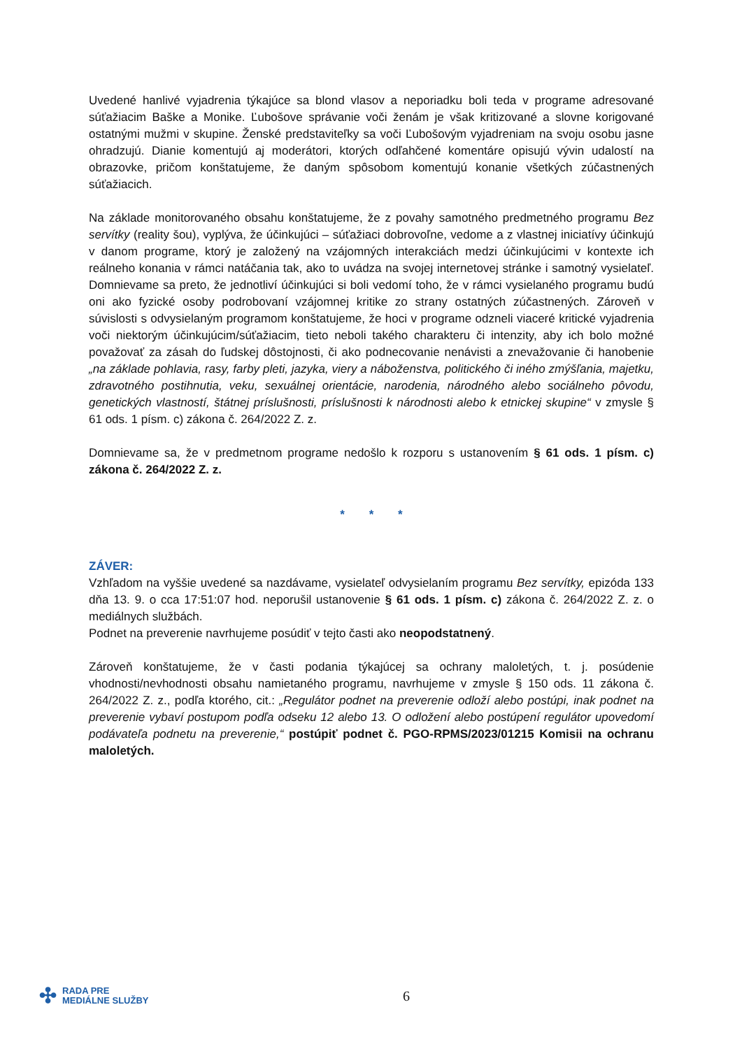Uvedené hanlivé vyjadrenia týkajúce sa blond vlasov a neporiadku boli teda v programe adresované súťažiacim Baške a Monike. Ľubošove správanie voči ženám je však kritizované a slovne korigované ostatnými mužmi v skupine. Ženské predstaviteľky sa voči Ľubošovým vyjadreniam na svoju osobu jasne ohradzujú. Dianie komentujú aj moderátori, ktorých odľahčené komentáre opisujú vývin udalostí na obrazovke, pričom konštatujeme, že daným spôsobom komentujú konanie všetkých zúčastnených súťažiacich.
Na základe monitorovaného obsahu konštatujeme, že z povahy samotného predmetného programu Bez servítky (reality šou), vyplýva, že účinkujúci – súťažiaci dobrovoľne, vedome a z vlastnej iniciatívy účinkujú v danom programe, ktorý je založený na vzájomných interakciách medzi účinkujúcimi v kontexte ich reálneho konania v rámci natáčania tak, ako to uvádza na svojej internetovej stránke i samotný vysielateľ. Domnievame sa preto, že jednotliví účinkujúci si boli vedomí toho, že v rámci vysielaného programu budú oni ako fyzické osoby podrobovaní vzájomnej kritike zo strany ostatných zúčastnených. Zároveň v súvislosti s odvysielaným programom konštatujeme, že hoci v programe odzneli viaceré kritické vyjadrenia voči niektorým účinkujúcim/súťažiacim, tieto neboli takého charakteru či intenzity, aby ich bolo možné považovať za zásah do ľudskej dôstojnosti, či ako podnecovanie nenávisti a znevažovanie či hanobenie „na základe pohlavia, rasy, farby pleti, jazyka, viery a náboženstva, politického či iného zmýšľania, majetku, zdravotného postihnutia, veku, sexuálnej orientácie, narodenia, národného alebo sociálneho pôvodu, genetických vlastností, štátnej príslušnosti, príslušnosti k národnosti alebo k etnickej skupine“ v zmysle § 61 ods. 1 písm. c) zákona č. 264/2022 Z. z.
Domnievame sa, že v predmetnom programe nedošlo k rozporu s ustanovením § 61 ods. 1 písm. c) zákona č. 264/2022 Z. z.
* * *
ZÁVER:
Vzhľadom na vyššie uvedené sa nazdávame, vysielateľ odvysielaním programu Bez servítky, epizóda 133 dňa 13. 9. o cca 17:51:07 hod. neporušil ustanovenie § 61 ods. 1 písm. c) zákona č. 264/2022 Z. z. o mediálnych službách.
Podnet na preverenie navrhujeme posúdiť v tejto časti ako neopodstatnený.
Zároveň konštatujeme, že v časti podania týkajúcej sa ochrany maloletých, t. j. posúdenie vhodnosti/nevhodnosti obsahu namietaného programu, navrhujeme v zmysle § 150 ods. 11 zákona č. 264/2022 Z. z., podľa ktorého, cit.: „Regulátor podnet na preverenie odloží alebo postúpi, inak podnet na preverenie vybaví postupom podľa odseku 12 alebo 13. O odložení alebo postúpení regulátor upovedomí podávateľa podnetu na preverenie,“ postúpiť podnet č. PGO-RPMS/2023/01215 Komisii na ochranu maloletých.
✣ RADA PRE
MEDIÁLNE SLUŽBY
6